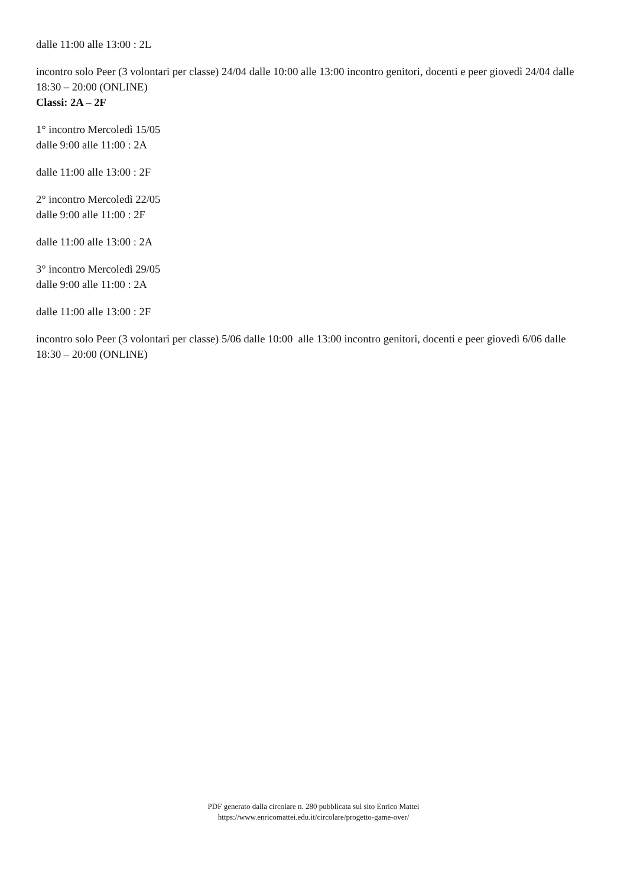dalle 11:00 alle 13:00 : 2L
incontro solo Peer (3 volontari per classe) 24/04 dalle 10:00 alle 13:00 incontro genitori, docenti e peer giovedì 24/04 dalle 18:30 – 20:00 (ONLINE)
Classi: 2A – 2F
1° incontro Mercoledì 15/05
dalle 9:00 alle 11:00 : 2A
dalle 11:00 alle 13:00 : 2F
2° incontro Mercoledì 22/05
dalle 9:00 alle 11:00 : 2F
dalle 11:00 alle 13:00 : 2A
3° incontro Mercoledì 29/05
dalle 9:00 alle 11:00 : 2A
dalle 11:00 alle 13:00 : 2F
incontro solo Peer (3 volontari per classe) 5/06 dalle 10:00 alle 13:00 incontro genitori, docenti e peer giovedì 6/06 dalle 18:30 – 20:00 (ONLINE)
PDF generato dalla circolare n. 280 pubblicata sul sito Enrico Mattei
https://www.enricomattei.edu.it/circolare/progetto-game-over/